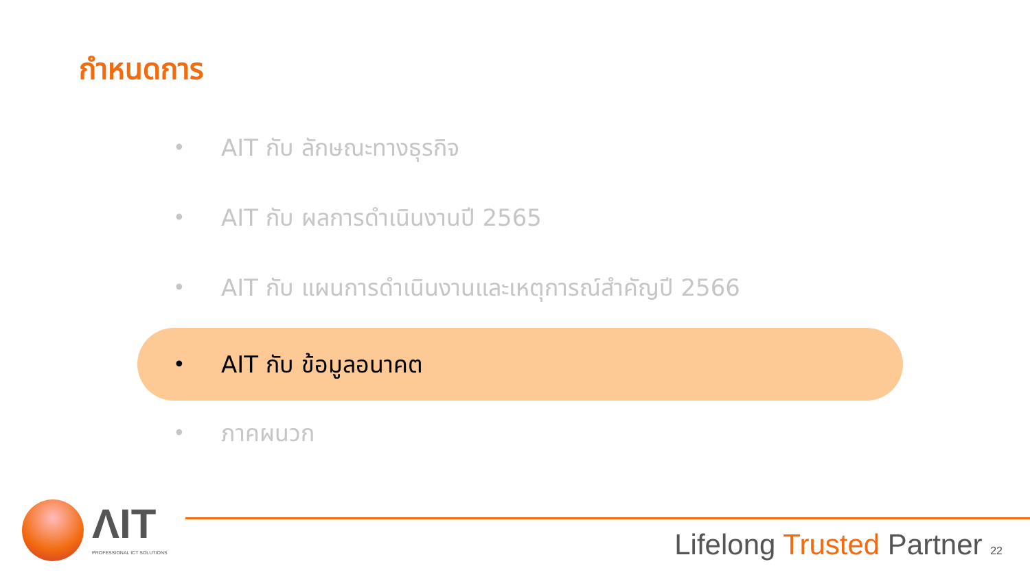กำหนดการ
• AIT กับ ลักษณะทางธุรกิจ
• AIT กับ ผลการดำเนินงานปี 2565
• AIT กับ แผนการดำเนินงานและเหตุการณ์สำคัญปี 2566
• AIT กับ ข้อมูลอนาคต
• ภาคผนวก
ΛIT
PROFESSIONAL ICT SOLUTIONS
Lifelong Trusted Partner 22